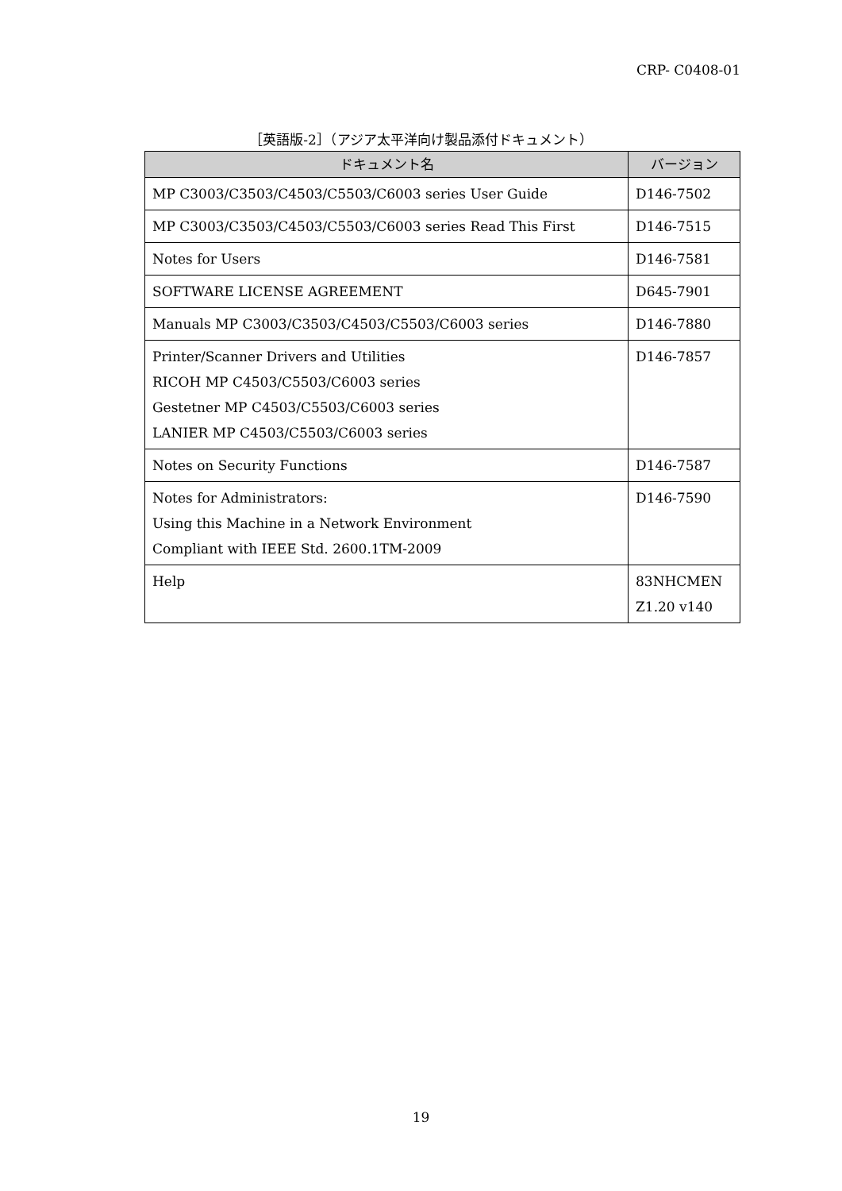CRP- C0408-01
［英語版-2］（アジア太平洋向け製品添付ドキュメント）
| ドキュメント名 | バージョン |
| --- | --- |
| MP C3003/C3503/C4503/C5503/C6003 series User Guide | D146-7502 |
| MP C3003/C3503/C4503/C5503/C6003 series Read This First | D146-7515 |
| Notes for Users | D146-7581 |
| SOFTWARE LICENSE AGREEMENT | D645-7901 |
| Manuals MP C3003/C3503/C4503/C5503/C6003 series | D146-7880 |
| Printer/Scanner Drivers and Utilities RICOH MP C4503/C5503/C6003 series Gestetner MP C4503/C5503/C6003 series LANIER MP C4503/C5503/C6003 series | D146-7857 |
| Notes on Security Functions | D146-7587 |
| Notes for Administrators: Using this Machine in a Network Environment Compliant with IEEE Std. 2600.1TM-2009 | D146-7590 |
| Help | 83NHCMEN Z1.20 v140 |
19